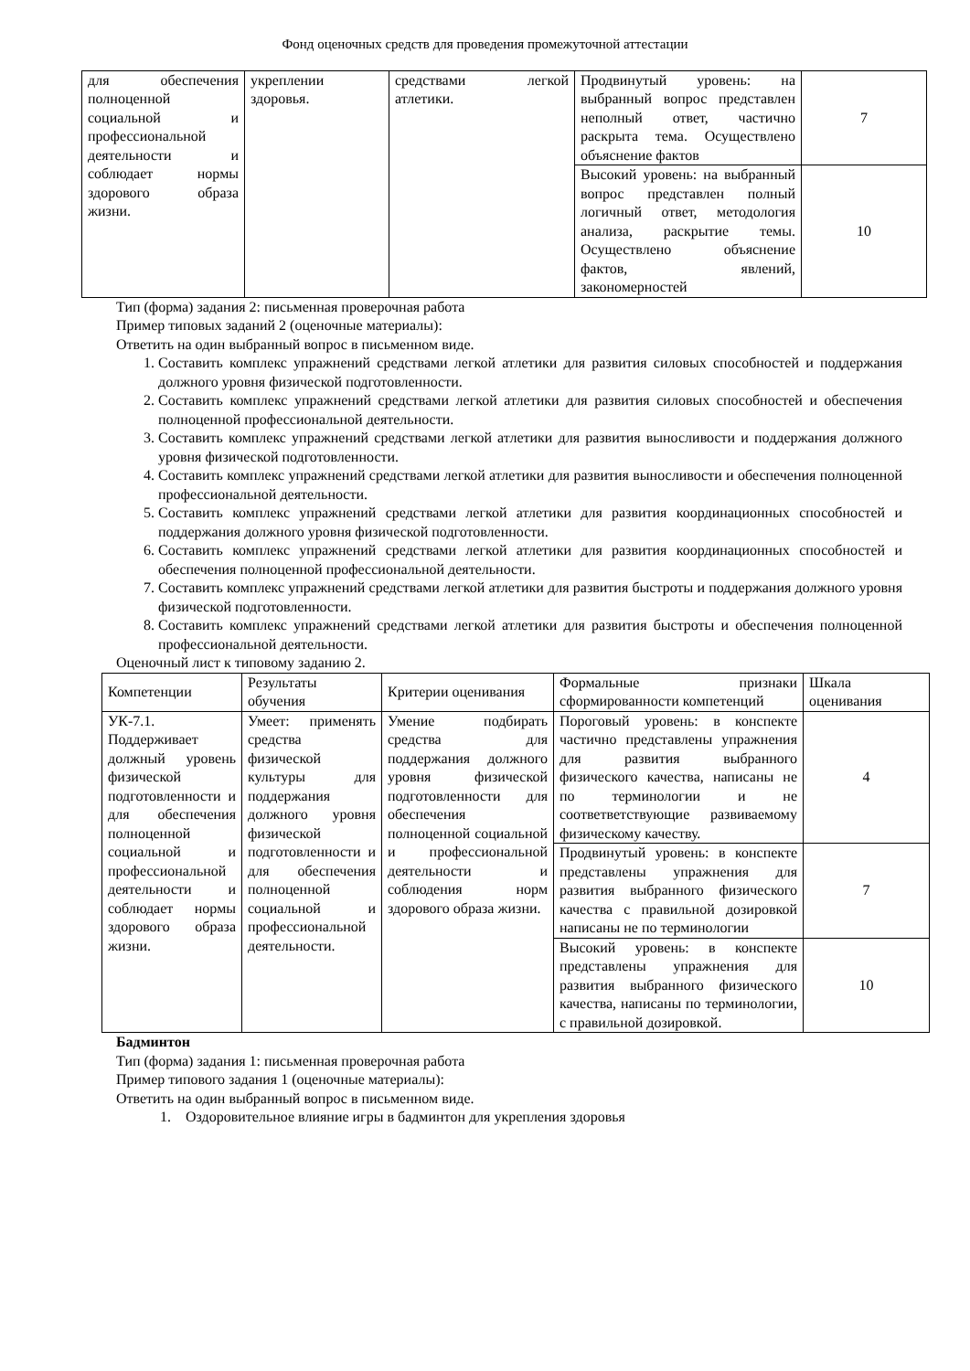Фонд оценочных средств для проведения промежуточной аттестации
| для обеспечения полноценной социальной и профессиональной деятельности и соблюдает нормы здорового образа жизни. | укреплении здоровья. | средствами легкой атлетики. | Продвинутый уровень: на выбранный вопрос представлен неполный ответ, частично раскрыта тема. Осуществлено объяснение фактов | 7 |
| | | | Высокий уровень: на выбранный вопрос представлен полный логичный ответ, методология анализа, раскрытие темы. Осуществлено объяснение фактов, явлений, закономерностей | 10 |
Тип (форма) задания 2: письменная проверочная работа
Пример типовых заданий 2 (оценочные материалы):
Ответить на один выбранный вопрос в письменном виде.
1. Составить комплекс упражнений средствами легкой атлетики для развития силовых способностей и поддержания должного уровня физической подготовленности.
2. Составить комплекс упражнений средствами легкой атлетики для развития силовых способностей и обеспечения полноценной профессиональной деятельности.
3. Составить комплекс упражнений средствами легкой атлетики для развития выносливости и поддержания должного уровня физической подготовленности.
4. Составить комплекс упражнений средствами легкой атлетики для развития выносливости и обеспечения полноценной профессиональной деятельности.
5. Составить комплекс упражнений средствами легкой атлетики для развития координационных способностей и поддержания должного уровня физической подготовленности.
6. Составить комплекс упражнений средствами легкой атлетики для развития координационных способностей и обеспечения полноценной профессиональной деятельности.
7. Составить комплекс упражнений средствами легкой атлетики для развития быстроты и поддержания должного уровня физической подготовленности.
8. Составить комплекс упражнений средствами легкой атлетики для развития быстроты и обеспечения полноценной профессиональной деятельности.
Оценочный лист к типовому заданию 2.
| Компетенции | Результаты обучения | Критерии оценивания | Формальные признаки сформированности компетенций | Шкала оценивания |
| --- | --- | --- | --- | --- |
| УК-7.1. Поддерживает должный уровень физической подготовленности и для обеспечения полноценной социальной и профессиональной деятельности и соблюдает нормы здорового образа жизни. | Умеет: применять средства физической культуры для поддержания должного уровня физической подготовленности и для обеспечения полноценной социальной и профессиональной деятельности. | Умение подбирать средства для поддержания должного уровня физической подготовленности для обеспечения полноценной социальной и профессиональной деятельности и соблюдения норм здорового образа жизни. | Пороговый уровень: в конспекте частично представлены упражнения для развития выбранного физического качества, написаны не по терминологии и не соответветствующие развиваемому физическому качеству. | 4 |
| | | | Продвинутый уровень: в конспекте представлены упражнения для развития выбранного физического качества с правильной дозировкой написаны не по терминологии | 7 |
| | | | Высокий уровень: в конспекте представлены упражнения для развития выбранного физического качества, написаны по терминологии, с правильной дозировкой. | 10 |
Бадминтон
Тип (форма) задания 1: письменная проверочная работа
Пример типового задания 1 (оценочные материалы):
Ответить на один выбранный вопрос в письменном виде.
1. Оздоровительное влияние игры в бадминтон для укрепления здоровья